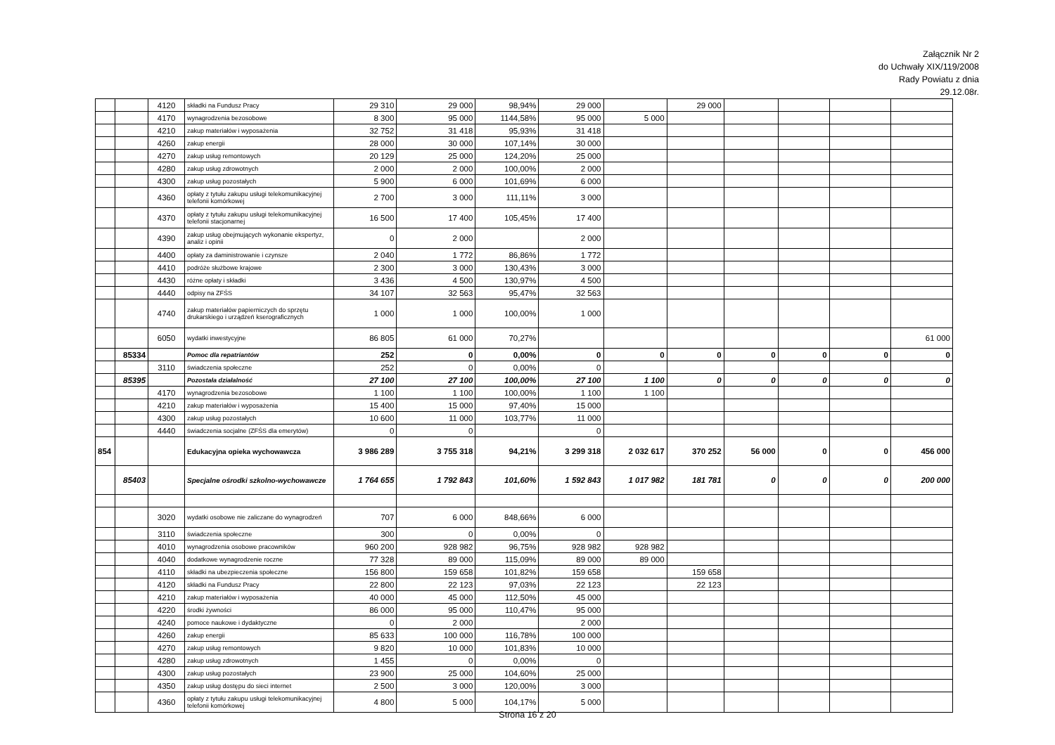Załącznik Nr 2
do Uchwały XIX/119/2008
Rady Powiatu z dnia
29.12.08r.
| | | 4120 | składki na Fundusz Pracy | 29 310 | 29 000 | 98,94% | 29 000 | | 29 000 | | | | |
| | | 4170 | wynagrodzenia bezosobowe | 8 300 | 95 000 | 1144,58% | 95 000 | 5 000 | | | | | |
| | | 4210 | zakup materiałów i wyposażenia | 32 752 | 31 418 | 95,93% | 31 418 | | | | | | |
| | | 4260 | zakup energii | 28 000 | 30 000 | 107,14% | 30 000 | | | | | | |
| | | 4270 | zakup usług remontowych | 20 129 | 25 000 | 124,20% | 25 000 | | | | | | |
| | | 4280 | zakup usług zdrowotnych | 2 000 | 2 000 | 100,00% | 2 000 | | | | | | |
| | | 4300 | zakup usług pozostałych | 5 900 | 6 000 | 101,69% | 6 000 | | | | | | |
| | | 4360 | opłaty z tytułu zakupu usługi telekomunikacyjnej telefonii komórkowej | 2 700 | 3 000 | 111,11% | 3 000 | | | | | | |
| | | 4370 | opłaty z tytułu zakupu usługi telekomunikacyjnej telefonii stacjonarnej | 16 500 | 17 400 | 105,45% | 17 400 | | | | | | |
| | | 4390 | zakup usług obejmujących wykonanie ekspertyz, analiz i opinii | 0 | 2 000 | | 2 000 | | | | | | |
| | | 4400 | opłaty za daministrowanie i czynsze | 2 040 | 1 772 | 86,86% | 1 772 | | | | | | |
| | | 4410 | podróże służbowe krajowe | 2 300 | 3 000 | 130,43% | 3 000 | | | | | | |
| | | 4430 | różne opłaty i składki | 3 436 | 4 500 | 130,97% | 4 500 | | | | | | |
| | | 4440 | odpisy na ZFŚS | 34 107 | 32 563 | 95,47% | 32 563 | | | | | | |
| | | 4740 | zakup materiałów papierniczych do sprzętu drukarskiego i urządzeń kserograficznych | 1 000 | 1 000 | 100,00% | 1 000 | | | | | | |
| | | 6050 | wydatki inwestycyjne | 86 805 | 61 000 | 70,27% | | | | | | | 61 000 |
| | 85334 | | Pomoc dla repatriantów | 252 | 0 | 0,00% | 0 | 0 | 0 | 0 | 0 | 0 | 0 |
| | | 3110 | świadczenia społeczne | 252 | 0 | 0,00% | 0 | | | | | | |
| | 85395 | | Pozostała działalność | 27 100 | 27 100 | 100,00% | 27 100 | 1 100 | 0 | 0 | 0 | 0 | 0 |
| | | 4170 | wynagrodzenia bezosobowe | 1 100 | 1 100 | 100,00% | 1 100 | 1 100 | | | | | |
| | | 4210 | zakup materiałów i wyposażenia | 15 400 | 15 000 | 97,40% | 15 000 | | | | | | |
| | | 4300 | zakup usług pozostałych | 10 600 | 11 000 | 103,77% | 11 000 | | | | | | |
| | | 4440 | świadczenia socjalne (ZFŚS dla emerytów) | 0 | 0 | | 0 | | | | | | |
| 854 | | | Edukacyjna opieka wychowawcza | 3 986 289 | 3 755 318 | 94,21% | 3 299 318 | 2 032 617 | 370 252 | 56 000 | 0 | 0 | 456 000 |
| | 85403 | | Specjalne ośrodki szkolno-wychowawcze | 1 764 655 | 1 792 843 | 101,60% | 1 592 843 | 1 017 982 | 181 781 | 0 | 0 | 0 | 200 000 |
| | | 3020 | wydatki osobowe nie zaliczane do wynagrodzeń | 707 | 6 000 | 848,66% | 6 000 | | | | | | |
| | | 3110 | świadczenia społeczne | 300 | 0 | 0,00% | 0 | | | | | | |
| | | 4010 | wynagrodzenia osobowe pracowników | 960 200 | 928 982 | 96,75% | 928 982 | 928 982 | | | | | |
| | | 4040 | dodatkowe wynagrodzenie roczne | 77 328 | 89 000 | 115,09% | 89 000 | 89 000 | | | | | |
| | | 4110 | składki na ubezpieczenia społeczne | 156 800 | 159 658 | 101,82% | 159 658 | | 159 658 | | | | |
| | | 4120 | składki na Fundusz Pracy | 22 800 | 22 123 | 97,03% | 22 123 | | 22 123 | | | | |
| | | 4210 | zakup materiałów i wyposażenia | 40 000 | 45 000 | 112,50% | 45 000 | | | | | | |
| | | 4220 | środki żywności | 86 000 | 95 000 | 110,47% | 95 000 | | | | | | |
| | | 4240 | pomoce naukowe i dydaktyczne | 0 | 2 000 | | 2 000 | | | | | | |
| | | 4260 | zakup energii | 85 633 | 100 000 | 116,78% | 100 000 | | | | | | |
| | | 4270 | zakup usług remontowych | 9 820 | 10 000 | 101,83% | 10 000 | | | | | | |
| | | 4280 | zakup usług zdrowotnych | 1 455 | 0 | 0,00% | 0 | | | | | | |
| | | 4300 | zakup usług pozostałych | 23 900 | 25 000 | 104,60% | 25 000 | | | | | | |
| | | 4350 | zakup usług dostępu do sieci internet | 2 500 | 3 000 | 120,00% | 3 000 | | | | | | |
| | | 4360 | opłaty z tytułu zakupu usługi telekomunikacyjnej telefonii komórkowej | 4 800 | 5 000 | 104,17% | 5 000 | | | | | | |
Strona 16 z 20